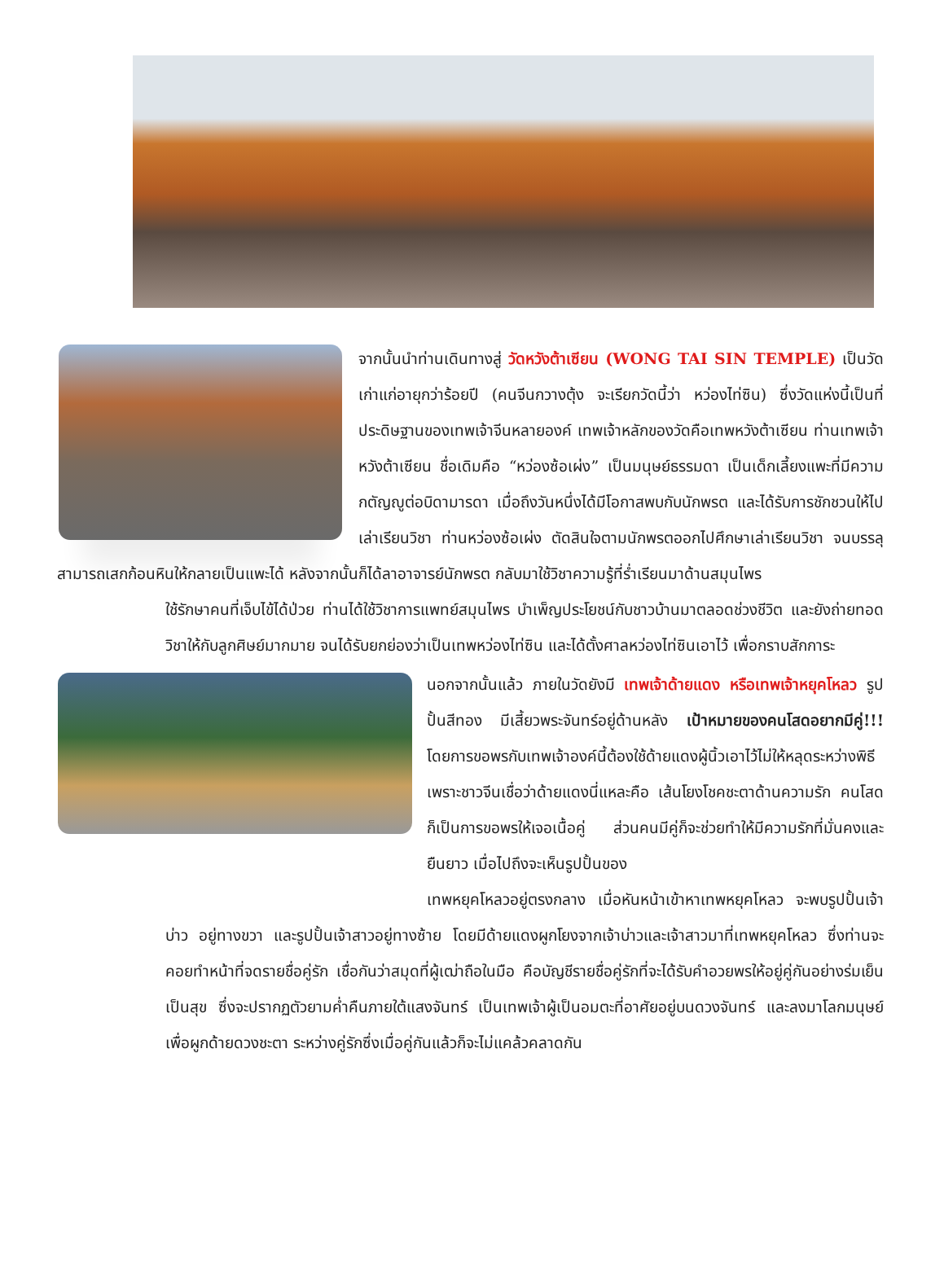จากนั้นนำท่านเดินทางสู่ วัดหวังต้าเซียน (WONG TAI SIN TEMPLE) เป็นวัดเก่าแก่อายุกว่าร้อยปี (คนจีนกวางตุ้ง จะเรียกวัดนี้ว่า หว่องไท่ซิน) ซึ่งวัดแห่งนี้เป็นที่ประดิษฐานของเทพเจ้าจีนหลายองค์ เทพเจ้าหลักของวัดคือเทพหวังต้าเซียน ท่านเทพเจ้าหวังต้าเซียน ชื่อเดิมคือ “หว่องซ้อเผ่ง” เป็นมนุษย์ธรรมดา เป็นเด็กเลี้ยงแพะที่มีความกตัญญูต่อบิดามารดา เมื่อถึงวันหนึ่งได้มีโอกาสพบกับนักพรต และได้รับการชักชวนให้ไปเล่าเรียนวิชา ท่านหว่องซ้อเผ่ง ตัดสินใจตามนักพรตออกไปศึกษาเล่าเรียนวิชา จนบรรลุ สามารถเสกก้อนหินให้กลายเป็นแพะได้ หลังจากนั้นก็ได้ลาอาจารย์นักพรต กลับมาใช้วิชาความรู้ที่ร่ำเรียนมาด้านสมุนไพร
ใช้รักษาคนที่เจ็บไข้ได้ป่วย ท่านได้ใช้วิชาการแพทย์สมุนไพร บำเพ็ญประโยชน์กับชาวบ้านมาตลอดช่วงชีวิต และยังถ่ายทอดวิชาให้กับลูกศิษย์มากมาย จนได้รับยกย่องว่าเป็นเทพหว่องไท่ซิน และได้ตั้งศาลหว่องไท่ซินเอาไว้ เพื่อกราบสักการะ
นอกจากนั้นแล้ว ภายในวัดยังมี เทพเจ้าด้ายแดง หรือเทพเจ้าหยุคโหลว รูปปั้นสีทอง มีเสี้ยวพระจันทร์อยู่ด้านหลัง เป้าหมายของคนโสดอยากมีคู่!!! โดยการขอพรกับเทพเจ้าองค์นี้ต้องใช้ด้ายแดงผู้นิ้วเอาไว้ไม่ให้หลุดระหว่างพิธี เพราะชาวจีนเชื่อว่าด้ายแดงนี่แหละคือ เส้นโยงโชคชะตาด้านความรัก คนโสดก็เป็นการขอพรให้เจอเนื้อคู่ ส่วนคนมีคู่ก็จะช่วยทำให้มีความรักที่มั่นคงและยืนยาว เมื่อไปถึงจะเห็นรูปปั้นของ
เทพหยุคโหลวอยู่ตรงกลาง เมื่อหันหน้าเข้าหาเทพหยุคโหลว จะพบรูปปั้นเจ้าบ่าว อยู่ทางขวา และรูปปั้นเจ้าสาวอยู่ทางซ้าย โดยมีด้ายแดงผูกโยงจากเจ้าบ่าวและเจ้าสาวมาที่เทพหยุคโหลว ซึ่งท่านจะคอยทำหน้าที่จดรายชื่อคู่รัก เชื่อกันว่าสมุดที่ผู้เฒ่าถือในมือ คือบัญชีรายชื่อคู่รักที่จะได้รับคำอวยพรให้อยู่คู่กันอย่างร่มเย็นเป็นสุข ซึ่งจะปรากฏตัวยามค่ำคืนภายใต้แสงจันทร์ เป็นเทพเจ้าผู้เป็นอมตะที่อาศัยอยู่บนดวงจันทร์ และลงมาโลกมนุษย์เพื่อผูกด้ายดวงชะตา ระหว่างคู่รักซึ่งเมื่อคู่กันแล้วก็จะไม่แคล้วคลาดกัน